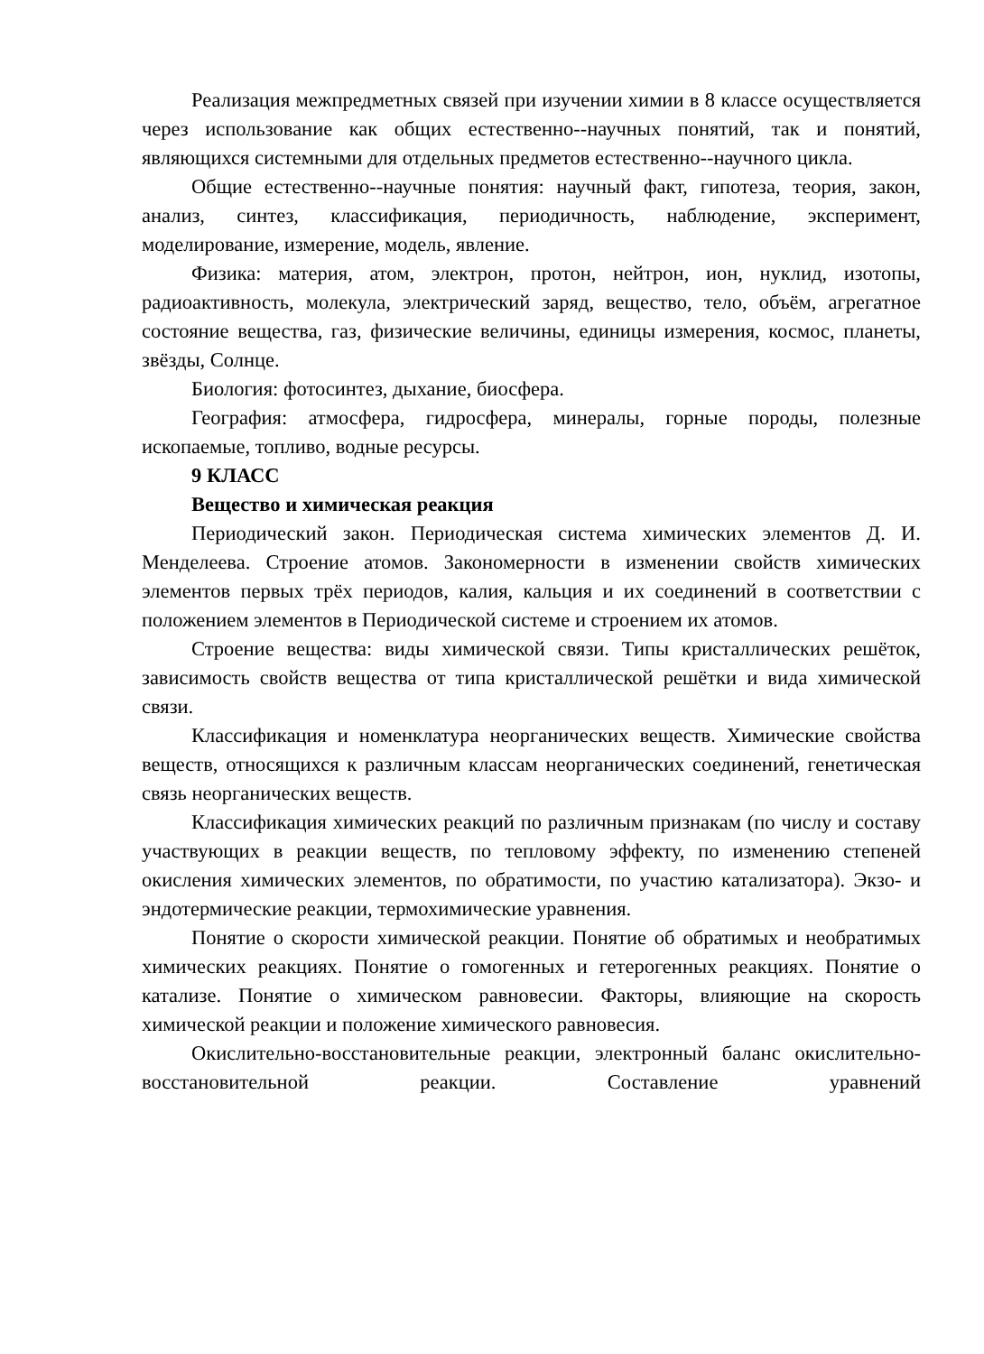Реализация межпредметных связей при изучении химии в 8 классе осуществляется через использование как общих естественно--научных понятий, так и понятий, являющихся системными для отдельных предметов естественно--научного цикла.
Общие естественно--научные понятия: научный факт, гипотеза, теория, закон, анализ, синтез, классификация, периодичность, наблюдение, эксперимент, моделирование, измерение, модель, явление.
Физика: материя, атом, электрон, протон, нейтрон, ион, нуклид, изотопы, радиоактивность, молекула, электрический заряд, вещество, тело, объём, агрегатное состояние вещества, газ, физические величины, единицы измерения, космос, планеты, звёзды, Солнце.
Биология: фотосинтез, дыхание, биосфера.
География: атмосфера, гидросфера, минералы, горные породы, полезные ископаемые, топливо, водные ресурсы.
9 КЛАСС
Вещество и химическая реакция
Периодический закон. Периодическая система химических элементов Д. И. Менделеева. Строение атомов. Закономерности в изменении свойств химических элементов первых трёх периодов, калия, кальция и их соединений в соответствии с положением элементов в Периодической системе и строением их атомов.
Строение вещества: виды химической связи. Типы кристаллических решёток, зависимость свойств вещества от типа кристаллической решётки и вида химической связи.
Классификация и номенклатура неорганических веществ. Химические свойства веществ, относящихся к различным классам неорганических соединений, генетическая связь неорганических веществ.
Классификация химических реакций по различным признакам (по числу и составу участвующих в реакции веществ, по тепловому эффекту, по изменению степеней окисления химических элементов, по обратимости, по участию катализатора). Экзо- и эндотермические реакции, термохимические уравнения.
Понятие о скорости химической реакции. Понятие об обратимых и необратимых химических реакциях. Понятие о гомогенных и гетерогенных реакциях. Понятие о катализе. Понятие о химическом равновесии. Факторы, влияющие на скорость химической реакции и положение химического равновесия.
Окислительно-восстановительные реакции, электронный баланс окислительно-восстановительной реакции. Составление уравнений